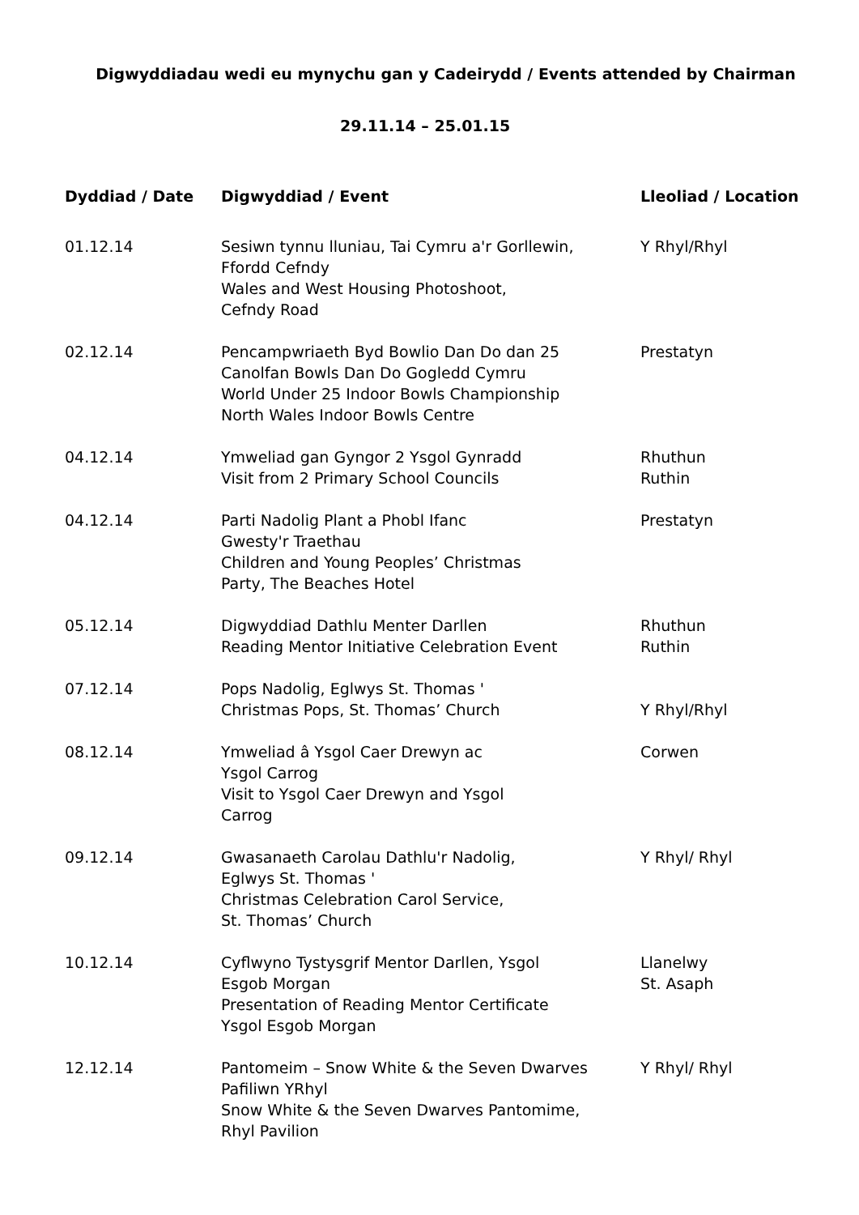Digwyddiadau wedi eu mynychu gan y Cadeirydd / Events attended by Chairman
29.11.14 – 25.01.15
| Dyddiad / Date | Digwyddiad / Event | Lleoliad / Location |
| --- | --- | --- |
| 01.12.14 | Sesiwn tynnu lluniau, Tai Cymru a'r Gorllewin, Ffordd Cefndy Wales and West Housing Photoshoot, Cefndy Road | Y Rhyl/Rhyl |
| 02.12.14 | Pencampwriaeth Byd Bowlio Dan Do dan 25 Canolfan Bowls Dan Do Gogledd Cymru World Under 25 Indoor Bowls Championship North Wales Indoor Bowls Centre | Prestatyn |
| 04.12.14 | Ymweliad gan Gyngor 2 Ysgol Gynradd Visit from 2 Primary School Councils | Rhuthun Ruthin |
| 04.12.14 | Parti Nadolig Plant a Phobl Ifanc Gwesty'r Traethau Children and Young Peoples’ Christmas Party, The Beaches Hotel | Prestatyn |
| 05.12.14 | Digwyddiad Dathlu Menter Darllen Reading Mentor Initiative Celebration Event | Rhuthun Ruthin |
| 07.12.14 | Pops Nadolig, Eglwys St. Thomas ' Christmas Pops, St. Thomas’ Church | Y Rhyl/Rhyl |
| 08.12.14 | Ymweliad â Ysgol Caer Drewyn ac Ysgol Carrog Visit to Ysgol Caer Drewyn and Ysgol Carrog | Corwen |
| 09.12.14 | Gwasanaeth Carolau Dathlu'r Nadolig, Eglwys St. Thomas ' Christmas Celebration Carol Service, St. Thomas’ Church | Y Rhyl/ Rhyl |
| 10.12.14 | Cyflwyno Tystysgrif Mentor Darllen, Ysgol Esgob Morgan Presentation of Reading Mentor Certificate Ysgol Esgob Morgan | Llanelwy St. Asaph |
| 12.12.14 | Pantomeim – Snow White & the Seven Dwarves Pafiliwn YRhyl Snow White & the Seven Dwarves Pantomime, Rhyl Pavilion | Y Rhyl/ Rhyl |